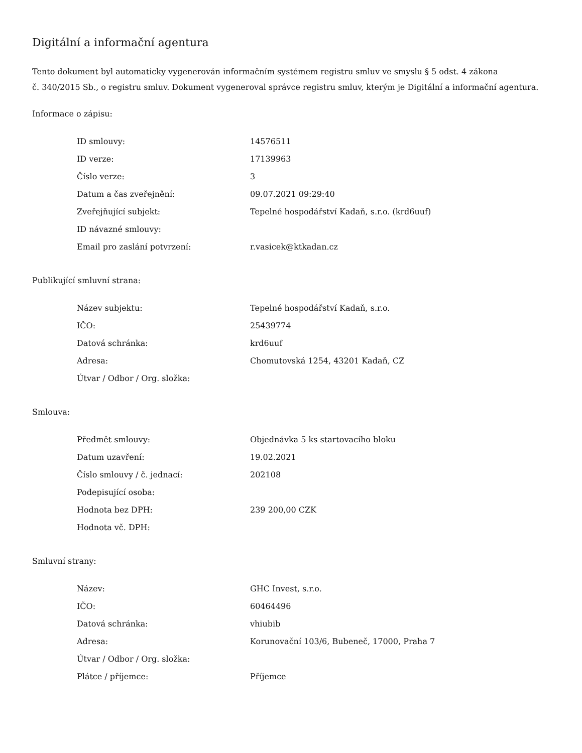Digitální a informační agentura
Tento dokument byl automaticky vygenerován informačním systémem registru smluv ve smyslu § 5 odst. 4 zákona
č. 340/2015 Sb., o registru smluv. Dokument vygeneroval správce registru smluv, kterým je Digitální a informační agentura.
Informace o zápisu:
| ID smlouvy: | 14576511 |
| ID verze: | 17139963 |
| Číslo verze: | 3 |
| Datum a čas zveřejnění: | 09.07.2021 09:29:40 |
| Zveřejňující subjekt: | Tepelné hospodářství Kadaň, s.r.o. (krd6uuf) |
| ID návazné smlouvy: | |
| Email pro zaslání potvrzení: | r.vasicek@ktkadan.cz |
Publikující smluvní strana:
| Název subjektu: | Tepelné hospodářství Kadaň, s.r.o. |
| IČO: | 25439774 |
| Datová schránka: | krd6uuf |
| Adresa: | Chomutovská 1254, 43201 Kadaň, CZ |
| Útvar / Odbor / Org. složka: | |
Smlouva:
| Předmět smlouvy: | Objednávka 5 ks startovacího bloku |
| Datum uzavření: | 19.02.2021 |
| Číslo smlouvy / č. jednací: | 202108 |
| Podepisující osoba: | |
| Hodnota bez DPH: | 239 200,00 CZK |
| Hodnota vč. DPH: | |
Smluvní strany:
| Název: | GHC Invest, s.r.o. |
| IČO: | 60464496 |
| Datová schránka: | vhiubib |
| Adresa: | Korunovační 103/6, Bubeneč, 17000, Praha 7 |
| Útvar / Odbor / Org. složka: | |
| Plátce / příjemce: | Příjemce |